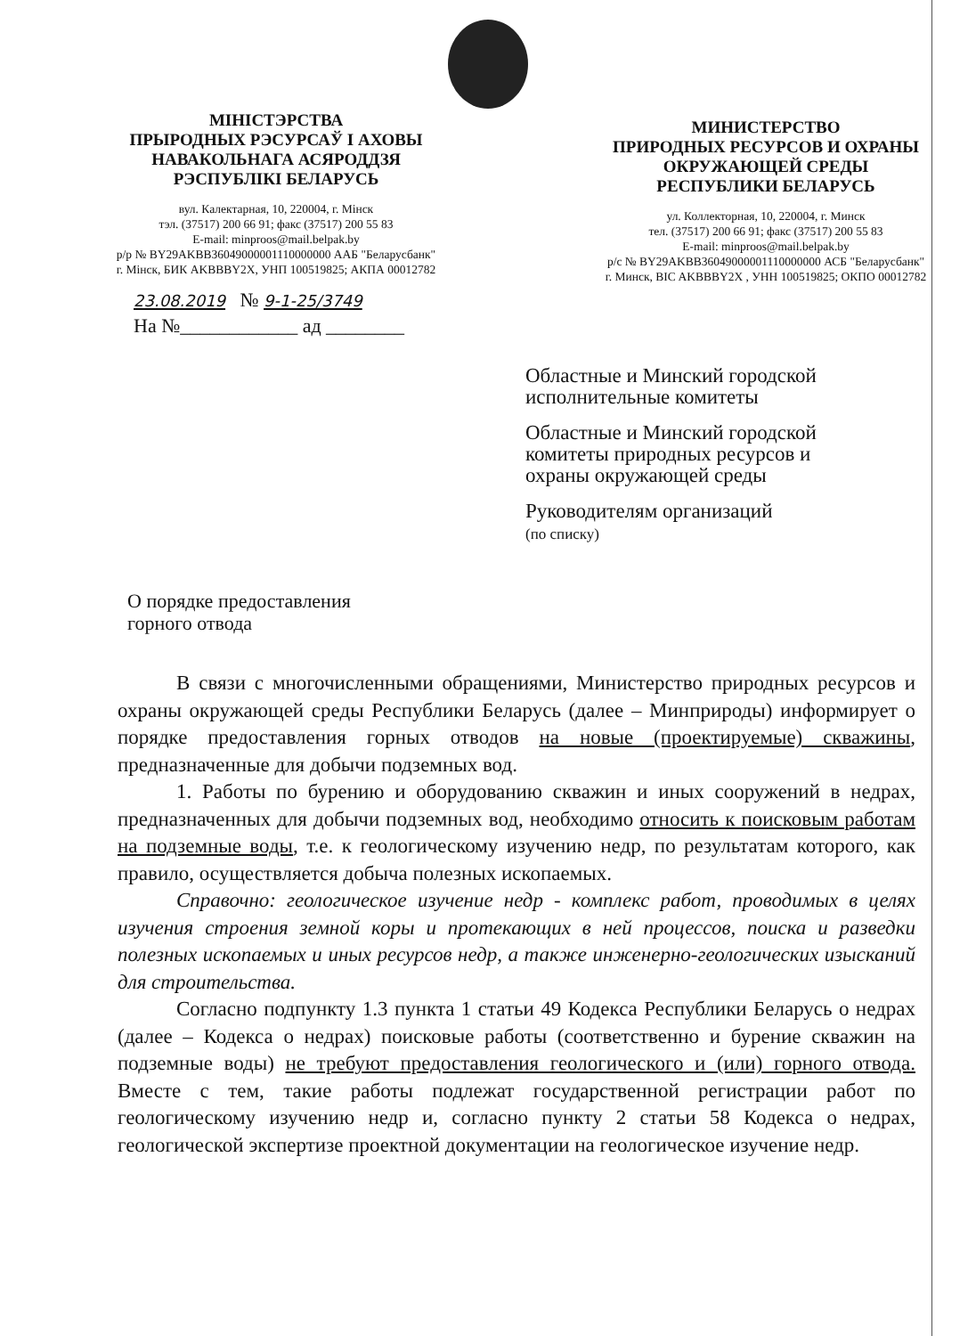МІНІСТЭРСТВА
ПРЫРОДНЫХ РЭСУРСАЎ І АХОВЫ
НАВАКОЛЬНАГА АСЯРОДДЗЯ
РЭСПУБЛІКІ БЕЛАРУСЬ
вул. Калектарная, 10, 220004, г. Мінск
тэл. (37517) 200 66 91; факс (37517) 200 55 83
E-mail: minproos@mail.belpak.by
р/р № BY29AKBB36049000001110000000 ААБ "Беларусбанк"
г. Мінск, БИК AKBBBY2X, УНП 100519825; АКПА 00012782
МИНИСТЕРСТВО
ПРИРОДНЫХ РЕСУРСОВ И ОХРАНЫ
ОКРУЖАЮЩЕЙ СРЕДЫ
РЕСПУБЛИКИ БЕЛАРУСЬ
ул. Коллекторная, 10, 220004, г. Минск
тел. (37517) 200 66 91; факс (37517) 200 55 83
E-mail: minproos@mail.belpak.by
р/с № BY29AKBB36049000001110000000 АСБ "Беларусбанк"
г. Минск, BIC AKBBBY2X , УНН 100519825; ОКПО 00012782
23.08.2019 № 9-1-25/3749
На №____________ ад ________
Областные и Минский городской
исполнительные комитеты
Областные и Минский городской
комитеты природных ресурсов и
охраны окружающей среды
Руководителям организаций
(по списку)
О порядке предоставления
горного отвода
В связи с многочисленными обращениями, Министерство природных ресурсов и охраны окружающей среды Республики Беларусь (далее – Минприроды) информирует о порядке предоставления горных отводов на новые (проектируемые) скважины, предназначенные для добычи подземных вод.
1. Работы по бурению и оборудованию скважин и иных сооружений в недрах, предназначенных для добычи подземных вод, необходимо относить к поисковым работам на подземные воды, т.е. к геологическому изучению недр, по результатам которого, как правило, осуществляется добыча полезных ископаемых.
Справочно: геологическое изучение недр - комплекс работ, проводимых в целях изучения строения земной коры и протекающих в ней процессов, поиска и разведки полезных ископаемых и иных ресурсов недр, а также инженерно-геологических изысканий для строительства.
Согласно подпункту 1.3 пункта 1 статьи 49 Кодекса Республики Беларусь о недрах (далее – Кодекса о недрах) поисковые работы (соответственно и бурение скважин на подземные воды) не требуют предоставления геологического и (или) горного отвода. Вместе с тем, такие работы подлежат государственной регистрации работ по геологическому изучению недр и, согласно пункту 2 статьи 58 Кодекса о недрах, геологической экспертизе проектной документации на геологическое изучение недр.